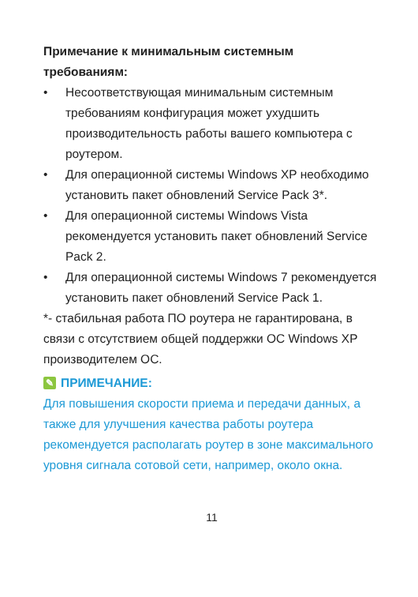Примечание к минимальным системным требованиям:
• Несоответствующая минимальным системным требованиям конфигурация может ухудшить производительность работы вашего компьютера с роутером.
• Для операционной системы Windows XP необходимо установить пакет обновлений Service Pack 3*.
• Для операционной системы Windows Vista рекомендуется установить пакет обновлений Service Pack 2.
• Для операционной системы Windows 7 рекомендуется установить пакет обновлений Service Pack 1.
*- стабильная работа ПО роутера не гарантирована, в связи с отсутствием общей поддержки ОС Windows XP производителем ОС.
✎ ПРИМЕЧАНИЕ:
Для повышения скорости приема и передачи данных, а также для улучшения качества работы роутера рекомендуется располагать роутер в зоне максимального уровня сигнала сотовой сети, например, около окна.
11